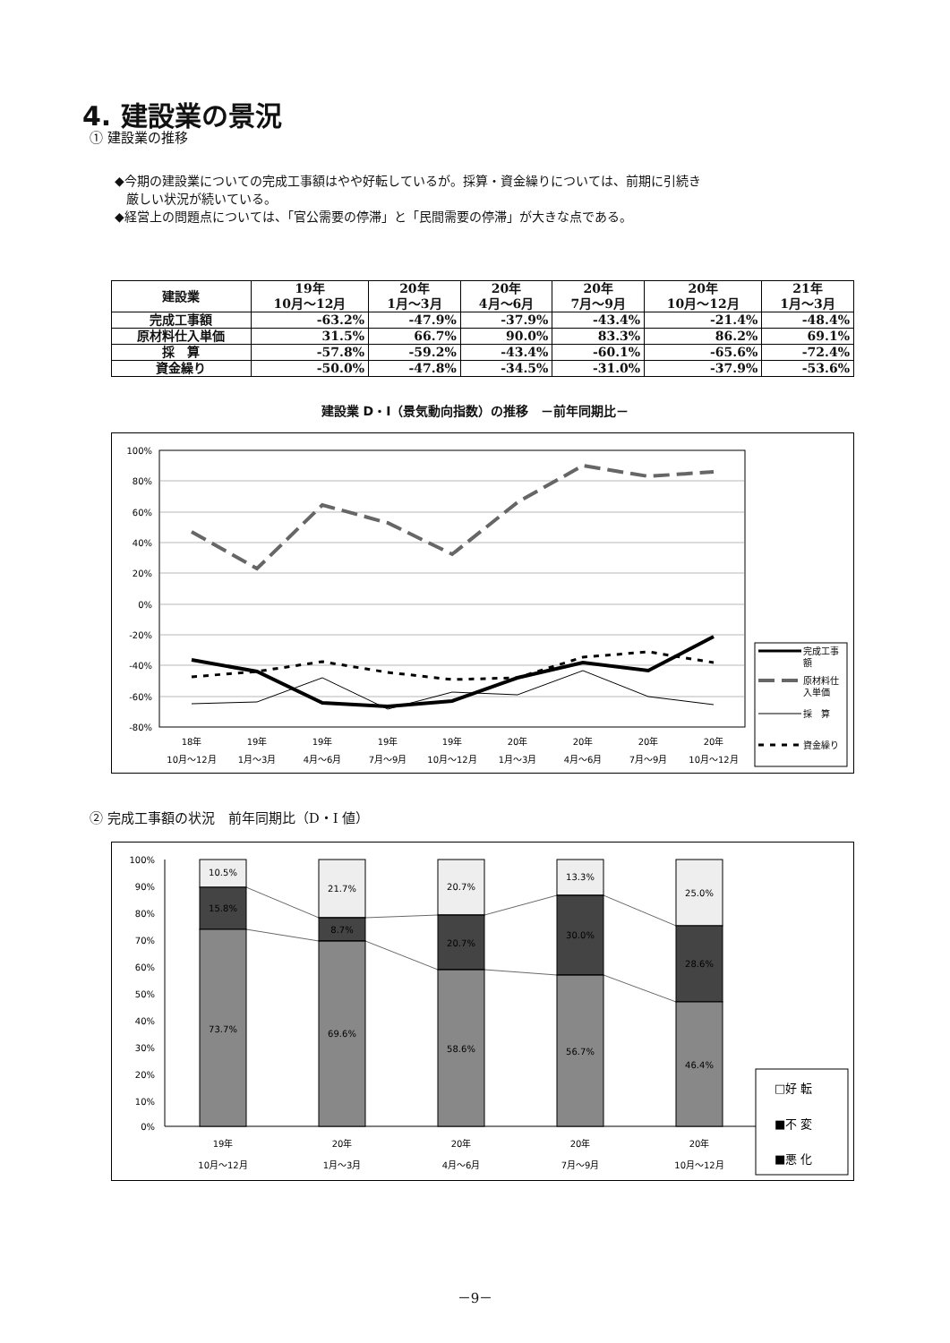4. 建設業の景況
① 建設業の推移
◆今期の建設業についての完成工事額はやや好転しているが。採算・資金繰りについては、前期に引続き
厳しい状況が続いている。
◆経営上の問題点については、「官公需要の停滞」と「民間需要の停滞」が大きな点である。
| 建設業 | 19年 10月～12月 | 20年 1月～3月 | 20年 4月～6月 | 20年 7月～9月 | 20年 10月～12月 | 21年 1月～3月 |
| --- | --- | --- | --- | --- | --- | --- |
| 完成工事額 | -63.2% | -47.9% | -37.9% | -43.4% | -21.4% | -48.4% |
| 原材料仕入単価 | 31.5% | 66.7% | 90.0% | 83.3% | 86.2% | 69.1% |
| 採 算 | -57.8% | -59.2% | -43.4% | -60.1% | -65.6% | -72.4% |
| 資金繰り | -50.0% | -47.8% | -34.5% | -31.0% | -37.9% | -53.6% |
建設業 D・I（景気動向指数）の推移　－前年同期比－
100%
80%
60%
40%
20%
0%
-20%
-40%
-60%
-80%
18年
10月～12月
19年
1月～3月
19年
4月～6月
19年
7月～9月
19年
10月～12月
20年
1月～3月
20年
4月～6月
20年
7月～9月
20年
10月～12月
完成工事
額
原材料仕
入単価
採　算
資金繰り
② 完成工事額の状況　前年同期比（D・I 値）
100%
90%
80%
70%
60%
50%
40%
30%
20%
10%
0%
10.5%
15.8%
73.7%
21.7%
8.7%
69.6%
20.7%
20.7%
58.6%
13.3%
30.0%
56.7%
25.0%
28.6%
46.4%
19年
10月～12月
20年
1月～3月
20年
4月～6月
20年
7月～9月
20年
10月～12月
□好 転
■不 変
■悪 化
－9－